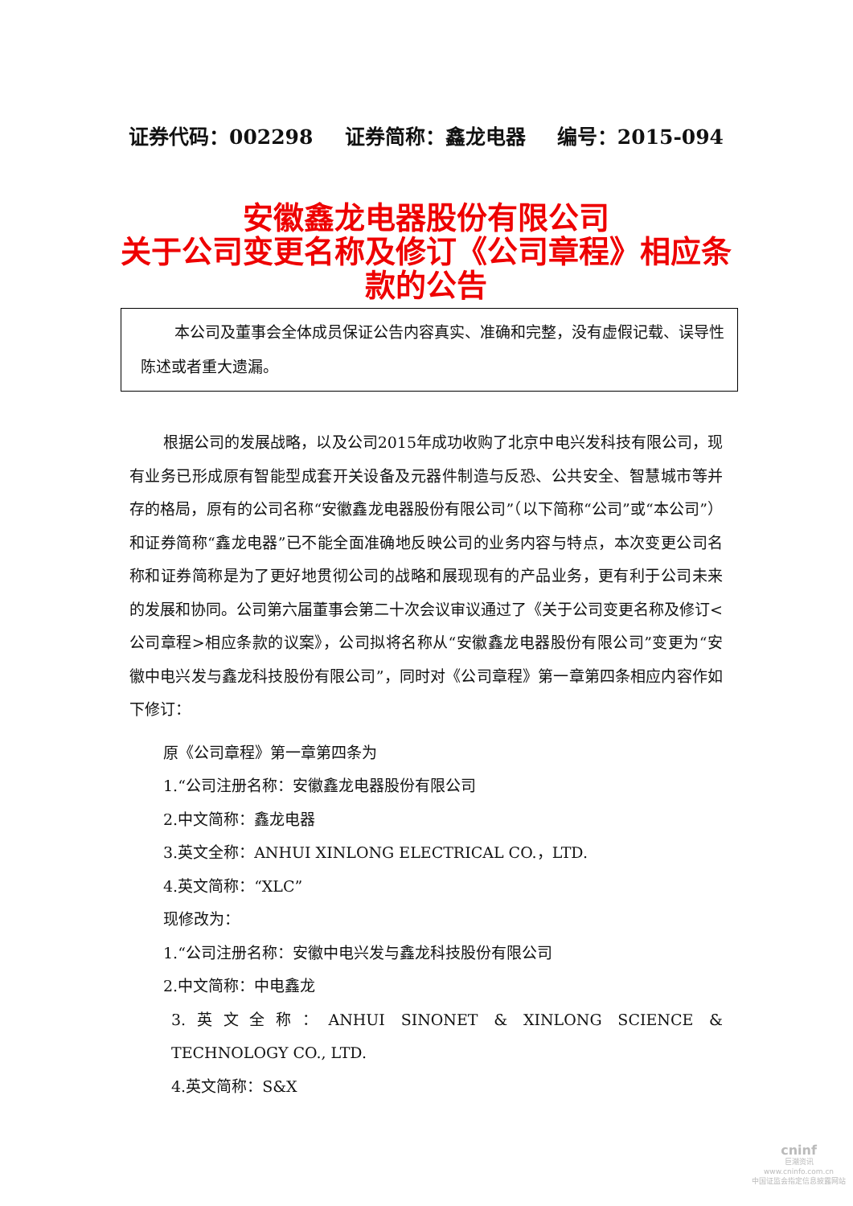证券代码：002298 证券简称：鑫龙电器 编号：2015-094
安徽鑫龙电器股份有限公司
关于公司变更名称及修订《公司章程》相应条款的公告
本公司及董事会全体成员保证公告内容真实、准确和完整，没有虚假记载、误导性陈述或者重大遗漏。
根据公司的发展战略，以及公司2015年成功收购了北京中电兴发科技有限公司，现有业务已形成原有智能型成套开关设备及元器件制造与反恐、公共安全、智慧城市等并存的格局，原有的公司名称“安徽鑫龙电器股份有限公司”（以下简称“公司”或“本公司”）和证券简称“鑫龙电器”已不能全面准确地反映公司的业务内容与特点，本次变更公司名称和证券简称是为了更好地贯彻公司的战略和展现现有的产品业务，更有利于公司未来的发展和协同。公司第六届董事会第二十次会议审议通过了《关于公司变更名称及修订<公司章程>相应条款的议案》，公司拟将名称从“安徽鑫龙电器股份有限公司”变更为“安徽中电兴发与鑫龙科技股份有限公司”，同时对《公司章程》第一章第四条相应内容作如下修订：
原《公司章程》第一章第四条为
1.“公司注册名称：安徽鑫龙电器股份有限公司
2.中文简称：鑫龙电器
3.英文全称：ANHUI XINLONG ELECTRICAL CO.，LTD.
4.英文简称：“XLC”
现修改为：
1.“公司注册名称：安徽中电兴发与鑫龙科技股份有限公司
2.中文简称：中电鑫龙
3.英文全称：ANHUI SINONET & XINLONG SCIENCE & TECHNOLOGY CO., LTD.
4.英文简称：S&X
cninf
巨潮资讯
www.cninfo.com.cn
中国证监会指定信息披露网站